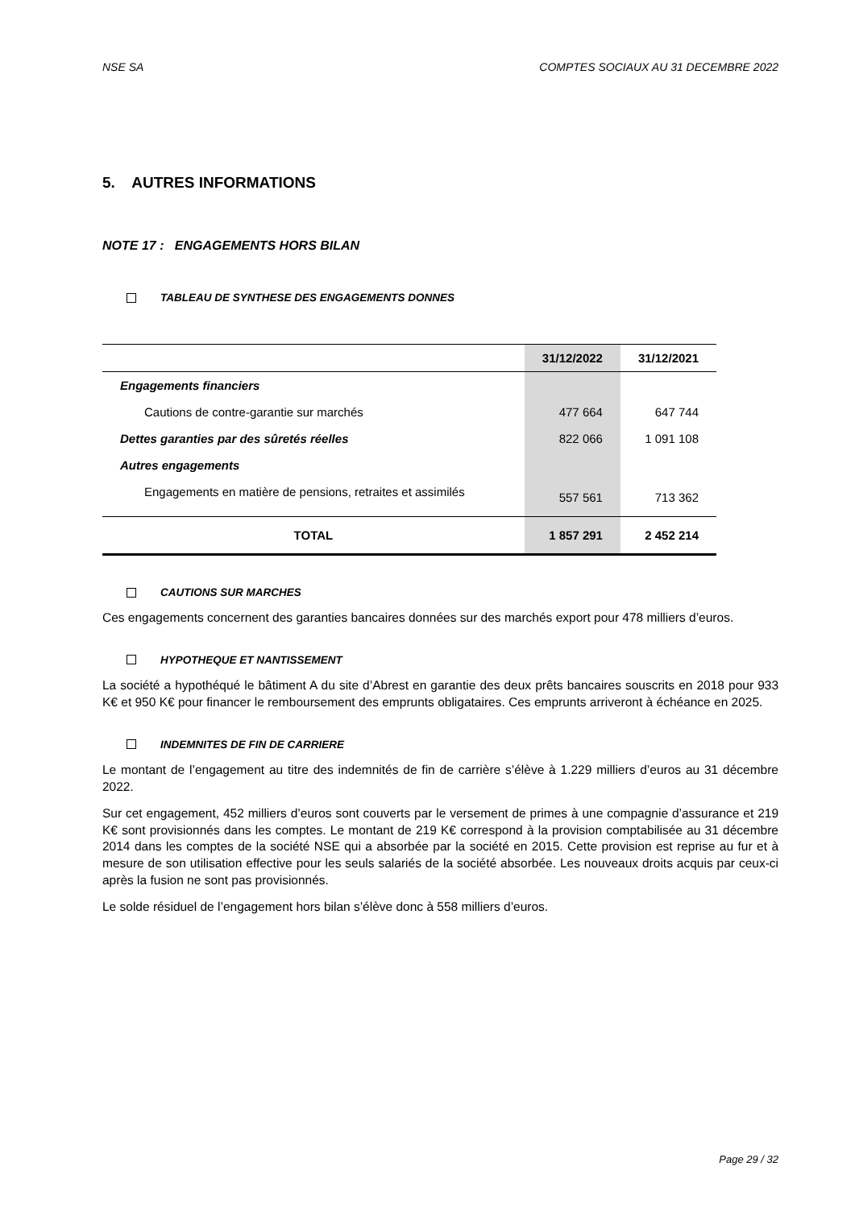NSE SA COMPTES SOCIAUX AU 31 DECEMBRE 2022
5. AUTRES INFORMATIONS
NOTE 17 : ENGAGEMENTS HORS BILAN
TABLEAU DE SYNTHESE DES ENGAGEMENTS DONNES
| | 31/12/2022 | 31/12/2021 |
| --- | --- | --- |
| Engagements financiers | | |
| Cautions de contre-garantie sur marchés | 477 664 | 647 744 |
| Dettes garanties par des sûretés réelles | 822 066 | 1 091 108 |
| Autres engagements | | |
| Engagements en matière de pensions, retraites et assimilés | 557 561 | 713 362 |
| TOTAL | 1 857 291 | 2 452 214 |
CAUTIONS SUR MARCHES
Ces engagements concernent des garanties bancaires données sur des marchés export pour 478 milliers d’euros.
HYPOTHEQUE ET NANTISSEMENT
La société a hypothéqué le bâtiment A du site d’Abrest en garantie des deux prêts bancaires souscrits en 2018 pour 933 K€ et 950 K€ pour financer le remboursement des emprunts obligataires. Ces emprunts arriveront à échéance en 2025.
INDEMNITES DE FIN DE CARRIERE
Le montant de l’engagement au titre des indemnités de fin de carrière s’élève à 1.229 milliers d’euros au 31 décembre 2022.
Sur cet engagement, 452 milliers d’euros sont couverts par le versement de primes à une compagnie d’assurance et 219 K€ sont provisionnés dans les comptes. Le montant de 219 K€ correspond à la provision comptabilisée au 31 décembre 2014 dans les comptes de la société NSE qui a absorbée par la société en 2015. Cette provision est reprise au fur et à mesure de son utilisation effective pour les seuls salariés de la société absorbée. Les nouveaux droits acquis par ceux-ci après la fusion ne sont pas provisionnés.
Le solde résiduel de l’engagement hors bilan s’élève donc à 558 milliers d’euros.
Page 29 / 32